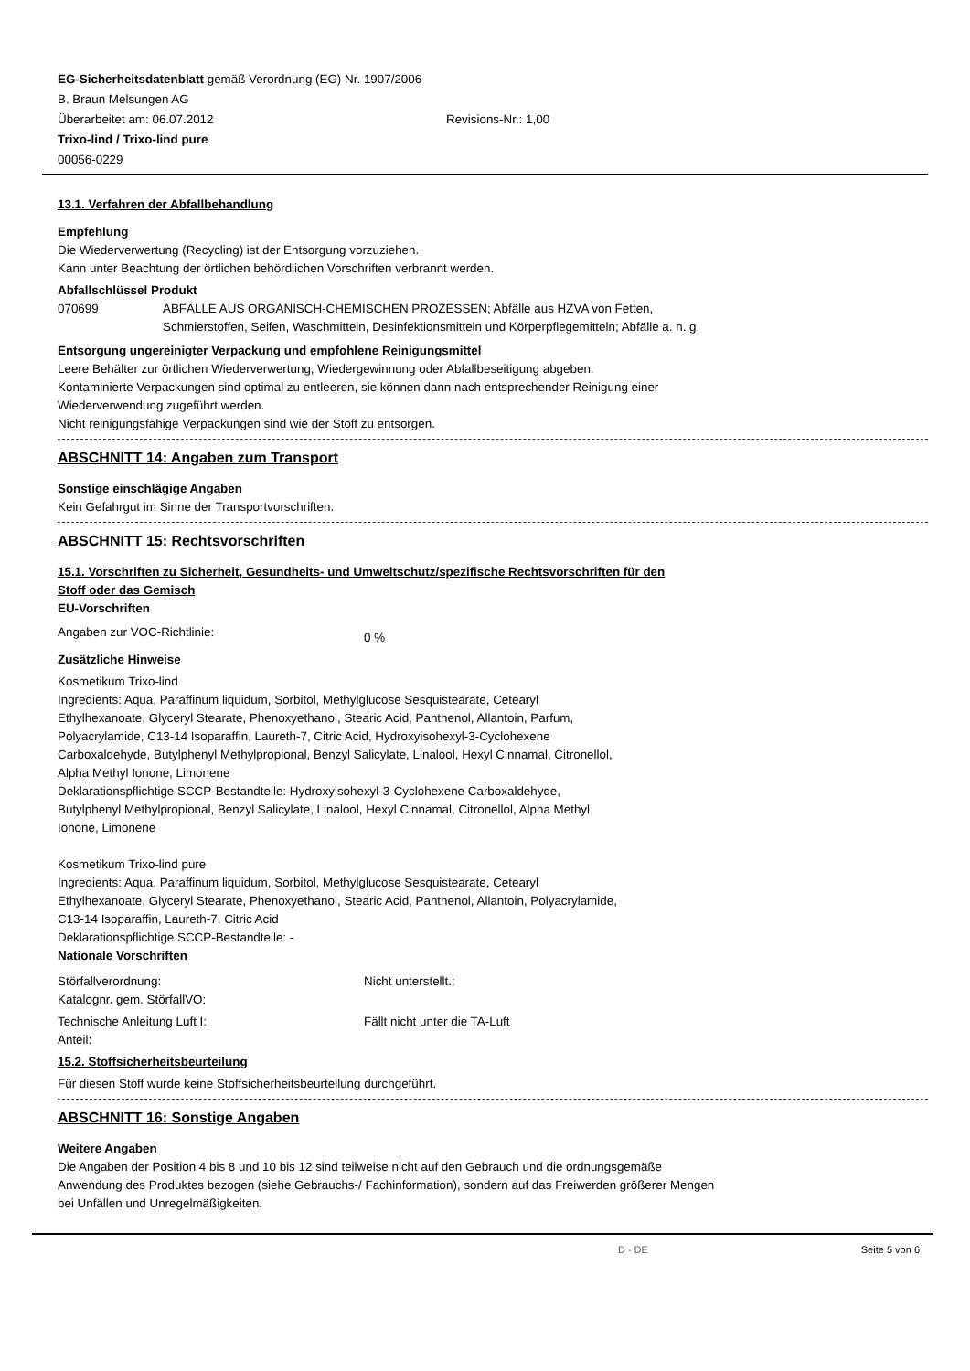EG-Sicherheitsdatenblatt gemäß Verordnung (EG) Nr. 1907/2006
B. Braun Melsungen AG
Überarbeitet am: 06.07.2012 Revisions-Nr.: 1,00
Trixo-lind / Trixo-lind pure
00056-0229
13.1. Verfahren der Abfallbehandlung
Empfehlung
Die Wiederverwertung (Recycling) ist der Entsorgung vorzuziehen.
Kann unter Beachtung der örtlichen behördlichen Vorschriften verbrannt werden.
Abfallschlüssel Produkt
070699 ABFÄLLE AUS ORGANISCH-CHEMISCHEN PROZESSEN; Abfälle aus HZVA von Fetten,
Schmierstoffen, Seifen, Waschmitteln, Desinfektionsmitteln und Körperpflegemitteln; Abfälle a. n. g.
Entsorgung ungereinigter Verpackung und empfohlene Reinigungsmittel
Leere Behälter zur örtlichen Wiederverwertung, Wiedergewinnung oder Abfallbeseitigung abgeben.
Kontaminierte Verpackungen sind optimal zu entleeren, sie können dann nach entsprechender Reinigung einer
Wiederverwendung zugeführt werden.
Nicht reinigungsfähige Verpackungen sind wie der Stoff zu entsorgen.
ABSCHNITT 14: Angaben zum Transport
Sonstige einschlägige Angaben
Kein Gefahrgut im Sinne der Transportvorschriften.
ABSCHNITT 15: Rechtsvorschriften
15.1. Vorschriften zu Sicherheit, Gesundheits- und Umweltschutz/spezifische Rechtsvorschriften für den
Stoff oder das Gemisch
EU-Vorschriften
Angaben zur VOC-Richtlinie: 0 %
Zusätzliche Hinweise
Kosmetikum Trixo-lind
Ingredients: Aqua, Paraffinum liquidum, Sorbitol, Methylglucose Sesquistearate, Cetearyl
Ethylhexanoate, Glyceryl Stearate, Phenoxyethanol, Stearic Acid, Panthenol, Allantoin, Parfum,
Polyacrylamide, C13-14 Isoparaffin, Laureth-7, Citric Acid, Hydroxyisohexyl-3-Cyclohexene
Carboxaldehyde, Butylphenyl Methylpropional, Benzyl Salicylate, Linalool, Hexyl Cinnamal, Citronellol,
Alpha Methyl Ionone, Limonene
Deklarationspflichtige SCCP-Bestandteile: Hydroxyisohexyl-3-Cyclohexene Carboxaldehyde,
Butylphenyl Methylpropional, Benzyl Salicylate, Linalool, Hexyl Cinnamal, Citronellol, Alpha Methyl
Ionone, Limonene
Kosmetikum Trixo-lind pure
Ingredients: Aqua, Paraffinum liquidum, Sorbitol, Methylglucose Sesquistearate, Cetearyl
Ethylhexanoate, Glyceryl Stearate, Phenoxyethanol, Stearic Acid, Panthenol, Allantoin, Polyacrylamide,
C13-14 Isoparaffin, Laureth-7, Citric Acid
Deklarationspflichtige SCCP-Bestandteile: -
Nationale Vorschriften
Störfallverordnung:
Katalognr. gem. StörfallVO: Nicht unterstellt.:
Technische Anleitung Luft I:
Anteil: Fällt nicht unter die TA-Luft
15.2. Stoffsicherheitsbeurteilung
Für diesen Stoff wurde keine Stoffsicherheitsbeurteilung durchgeführt.
ABSCHNITT 16: Sonstige Angaben
Weitere Angaben
Die Angaben der Position 4 bis 8 und 10 bis 12 sind teilweise nicht auf den Gebrauch und die ordnungsgemäße
Anwendung des Produktes bezogen (siehe Gebrauchs-/ Fachinformation), sondern auf das Freiwerden größerer Mengen
bei Unfällen und Unregelmäßigkeiten.
D - DE Seite 5 von 6